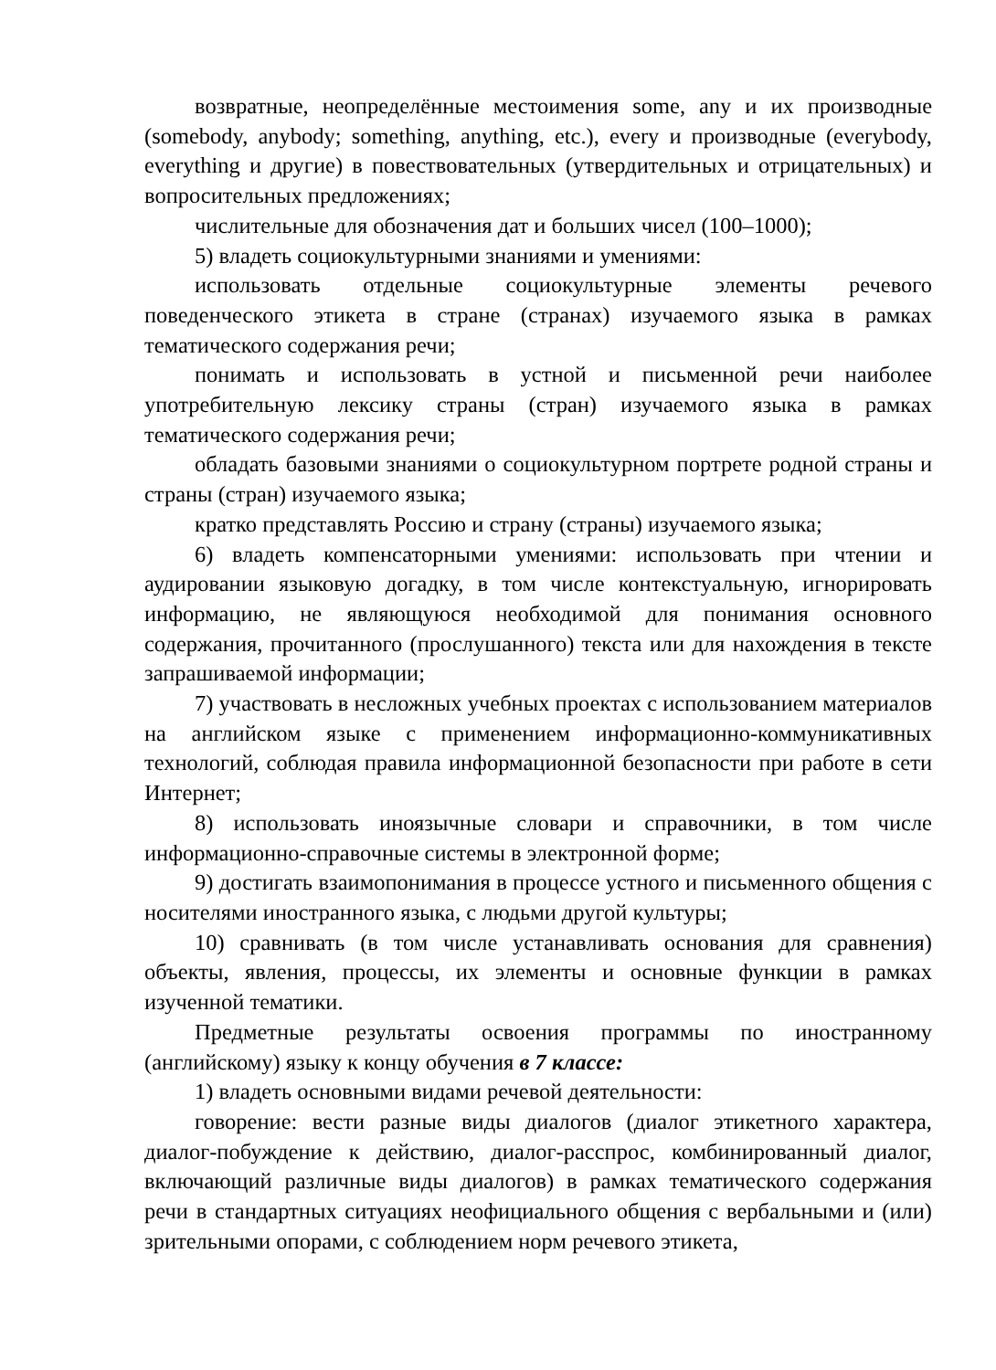возвратные, неопределённые местоимения some, any и их производные (somebody, anybody; something, anything, etc.), every и производные (everybody, everything и другие) в повествовательных (утвердительных и отрицательных) и вопросительных предложениях;
числительные для обозначения дат и больших чисел (100–1000);
5) владеть социокультурными знаниями и умениями:
использовать отдельные социокультурные элементы речевого поведенческого этикета в стране (странах) изучаемого языка в рамках тематического содержания речи;
понимать и использовать в устной и письменной речи наиболее употребительную лексику страны (стран) изучаемого языка в рамках тематического содержания речи;
обладать базовыми знаниями о социокультурном портрете родной страны и страны (стран) изучаемого языка;
кратко представлять Россию и страну (страны) изучаемого языка;
6) владеть компенсаторными умениями: использовать при чтении и аудировании языковую догадку, в том числе контекстуальную, игнорировать информацию, не являющуюся необходимой для понимания основного содержания, прочитанного (прослушанного) текста или для нахождения в тексте запрашиваемой информации;
7) участвовать в несложных учебных проектах с использованием материалов на английском языке с применением информационно-коммуникативных технологий, соблюдая правила информационной безопасности при работе в сети Интернет;
8) использовать иноязычные словари и справочники, в том числе информационно-справочные системы в электронной форме;
9) достигать взаимопонимания в процессе устного и письменного общения с носителями иностранного языка, с людьми другой культуры;
10) сравнивать (в том числе устанавливать основания для сравнения) объекты, явления, процессы, их элементы и основные функции в рамках изученной тематики.
Предметные результаты освоения программы по иностранному (английскому) языку к концу обучения в 7 классе:
1) владеть основными видами речевой деятельности:
говорение: вести разные виды диалогов (диалог этикетного характера, диалог-побуждение к действию, диалог-расспрос, комбинированный диалог, включающий различные виды диалогов) в рамках тематического содержания речи в стандартных ситуациях неофициального общения с вербальными и (или) зрительными опорами, с соблюдением норм речевого этикета,